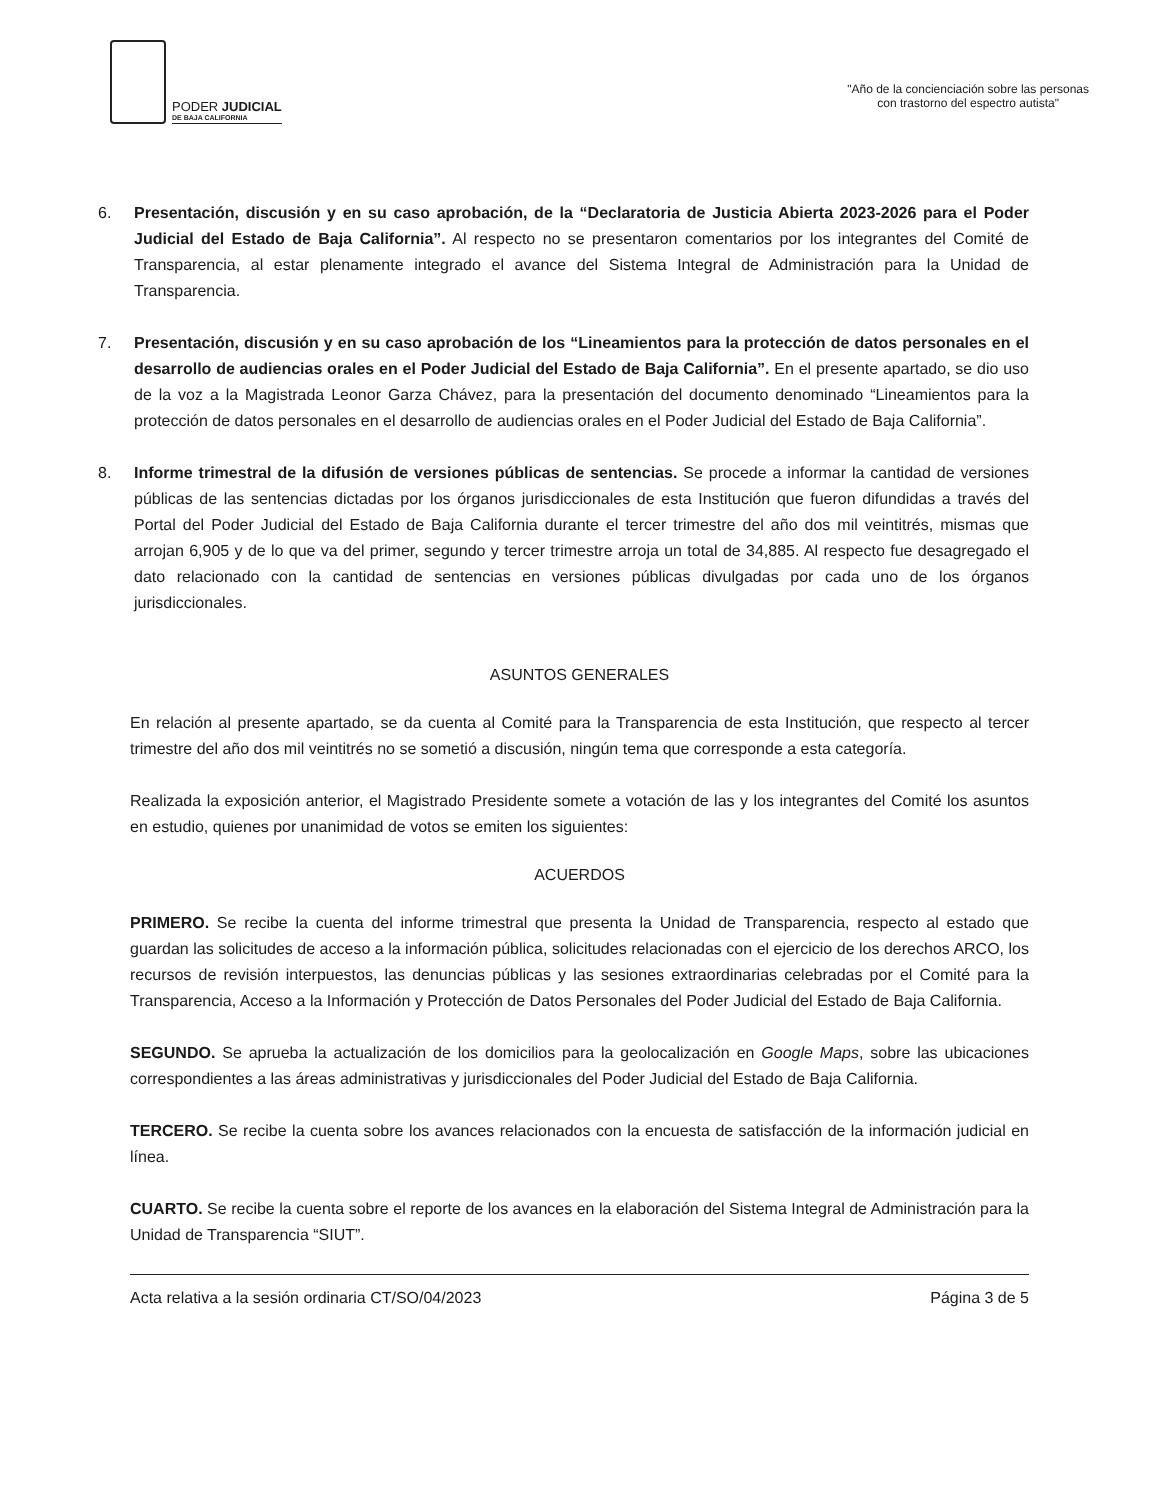PODER JUDICIAL
DE BAJA CALIFORNIA
"Año de la concienciación sobre las personas
con trastorno del espectro autista"
6. Presentación, discusión y en su caso aprobación, de la “Declaratoria de Justicia Abierta 2023-2026 para el Poder Judicial del Estado de Baja California”. Al respecto no se presentaron comentarios por los integrantes del Comité de Transparencia, al estar plenamente integrado el avance del Sistema Integral de Administración para la Unidad de Transparencia.
7. Presentación, discusión y en su caso aprobación de los “Lineamientos para la protección de datos personales en el desarrollo de audiencias orales en el Poder Judicial del Estado de Baja California”. En el presente apartado, se dio uso de la voz a la Magistrada Leonor Garza Chávez, para la presentación del documento denominado “Lineamientos para la protección de datos personales en el desarrollo de audiencias orales en el Poder Judicial del Estado de Baja California”.
8. Informe trimestral de la difusión de versiones públicas de sentencias. Se procede a informar la cantidad de versiones públicas de las sentencias dictadas por los órganos jurisdiccionales de esta Institución que fueron difundidas a través del Portal del Poder Judicial del Estado de Baja California durante el tercer trimestre del año dos mil veintitrés, mismas que arrojan 6,905 y de lo que va del primer, segundo y tercer trimestre arroja un total de 34,885. Al respecto fue desagregado el dato relacionado con la cantidad de sentencias en versiones públicas divulgadas por cada uno de los órganos jurisdiccionales.
ASUNTOS GENERALES
En relación al presente apartado, se da cuenta al Comité para la Transparencia de esta Institución, que respecto al tercer trimestre del año dos mil veintitrés no se sometió a discusión, ningún tema que corresponde a esta categoría.
Realizada la exposición anterior, el Magistrado Presidente somete a votación de las y los integrantes del Comité los asuntos en estudio, quienes por unanimidad de votos se emiten los siguientes:
ACUERDOS
PRIMERO. Se recibe la cuenta del informe trimestral que presenta la Unidad de Transparencia, respecto al estado que guardan las solicitudes de acceso a la información pública, solicitudes relacionadas con el ejercicio de los derechos ARCO, los recursos de revisión interpuestos, las denuncias públicas y las sesiones extraordinarias celebradas por el Comité para la Transparencia, Acceso a la Información y Protección de Datos Personales del Poder Judicial del Estado de Baja California.
SEGUNDO. Se aprueba la actualización de los domicilios para la geolocalización en Google Maps, sobre las ubicaciones correspondientes a las áreas administrativas y jurisdiccionales del Poder Judicial del Estado de Baja California.
TERCERO. Se recibe la cuenta sobre los avances relacionados con la encuesta de satisfacción de la información judicial en línea.
CUARTO. Se recibe la cuenta sobre el reporte de los avances en la elaboración del Sistema Integral de Administración para la Unidad de Transparencia “SIUT”.
Acta relativa a la sesión ordinaria CT/SO/04/2023 Página 3 de 5